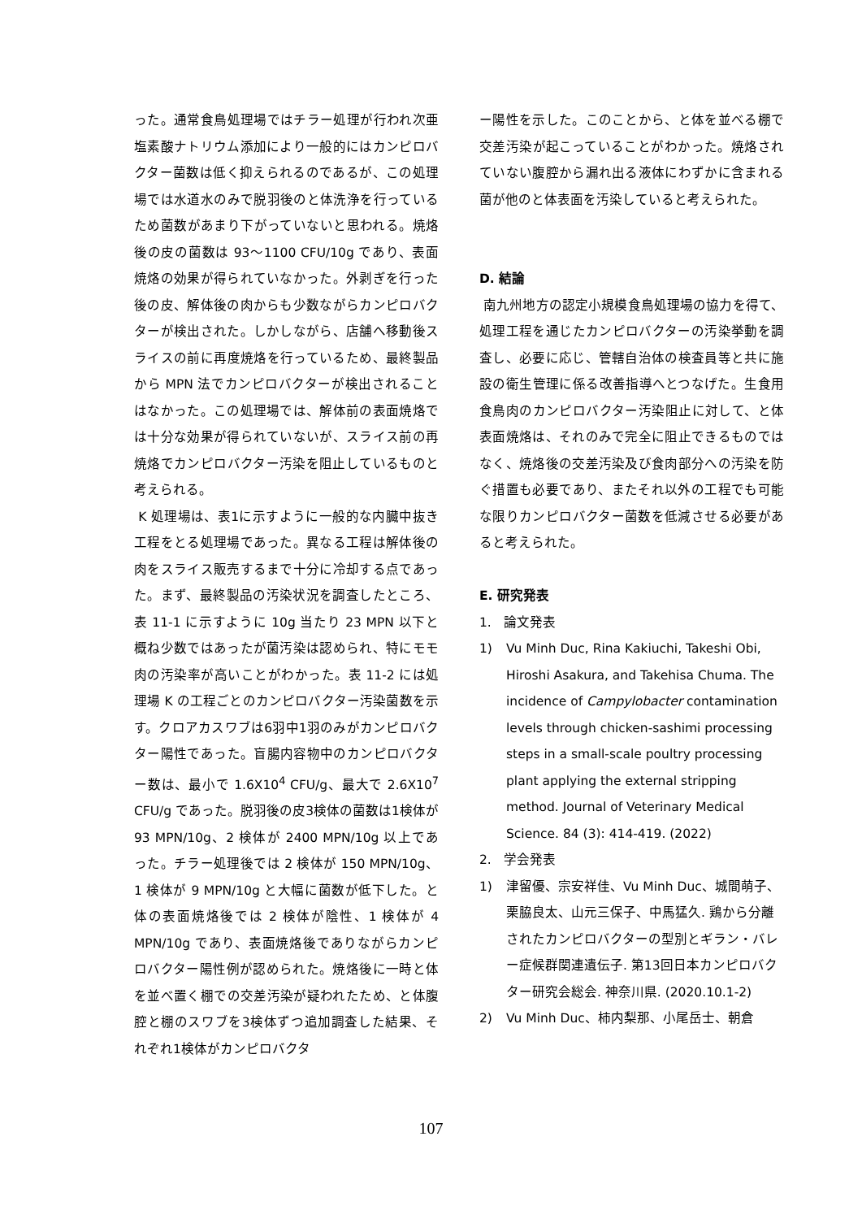った。通常食鳥処理場ではチラー処理が行われ次亜塩素酸ナトリウム添加により一般的にはカンピロバクター菌数は低く抑えられるのであるが、この処理場では水道水のみで脱羽後のと体洗浄を行っているため菌数があまり下がっていないと思われる。焼烙後の皮の菌数は 93～1100 CFU/10g であり、表面焼烙の効果が得られていなかった。外剥ぎを行った後の皮、解体後の肉からも少数ながらカンピロバクターが検出された。しかしながら、店舗へ移動後スライスの前に再度焼烙を行っているため、最終製品から MPN 法でカンピロバクターが検出されることはなかった。この処理場では、解体前の表面焼烙では十分な効果が得られていないが、スライス前の再焼烙でカンピロバクター汚染を阻止しているものと考えられる。
K 処理場は、表1に示すように一般的な内臓中抜き工程をとる処理場であった。異なる工程は解体後の肉をスライス販売するまで十分に冷却する点であった。まず、最終製品の汚染状況を調査したところ、表 11-1 に示すように 10g 当たり 23 MPN 以下と概ね少数ではあったが菌汚染は認められ、特にモモ肉の汚染率が高いことがわかった。表 11-2 には処理場 K の工程ごとのカンピロバクター汚染菌数を示す。クロアカスワブは6羽中1羽のみがカンピロバクター陽性であった。盲腸内容物中のカンピロバクター数は、最小で 1.6X10<sup>4</sup> CFU/g、最大で 2.6X10<sup>7</sup> CFU/g であった。脱羽後の皮3検体の菌数は1検体が 93 MPN/10g、2 検体が 2400 MPN/10g 以上であった。チラー処理後では 2 検体が 150 MPN/10g、1 検体が 9 MPN/10g と大幅に菌数が低下した。と体の表面焼烙後では 2 検体が陰性、1 検体が 4 MPN/10g であり、表面焼烙後でありながらカンピロバクター陽性例が認められた。焼烙後に一時と体を並べ置く棚での交差汚染が疑われたため、と体腹腔と棚のスワブを3検体ずつ追加調査した結果、それぞれ1検体がカンピロバクタ
ー陽性を示した。このことから、と体を並べる棚で交差汚染が起こっていることがわかった。焼烙されていない腹腔から漏れ出る液体にわずかに含まれる菌が他のと体表面を汚染していると考えられた。
D. 結論
南九州地方の認定小規模食鳥処理場の協力を得て、処理工程を通じたカンピロバクターの汚染挙動を調査し、必要に応じ、管轄自治体の検査員等と共に施設の衛生管理に係る改善指導へとつなげた。生食用食鳥肉のカンピロバクター汚染阻止に対して、と体表面焼烙は、それのみで完全に阻止できるものではなく、焼烙後の交差汚染及び食肉部分への汚染を防ぐ措置も必要であり、またそれ以外の工程でも可能な限りカンピロバクター菌数を低減させる必要があると考えられた。
E. 研究発表
1. 論文発表
1) Vu Minh Duc, Rina Kakiuchi, Takeshi Obi, Hiroshi Asakura, and Takehisa Chuma. The incidence of Campylobacter contamination levels through chicken-sashimi processing steps in a small-scale poultry processing plant applying the external stripping method. Journal of Veterinary Medical Science. 84 (3): 414-419. (2022)
2. 学会発表
1) 津留優、宗安祥佳、Vu Minh Duc、城間萌子、栗脇良太、山元三保子、中馬猛久. 鶏から分離されたカンピロバクターの型別とギラン・バレー症候群関連遺伝子. 第13回日本カンピロバクター研究会総会. 神奈川県. (2020.10.1-2)
2) Vu Minh Duc、柿内梨那、小尾岳士、朝倉
107